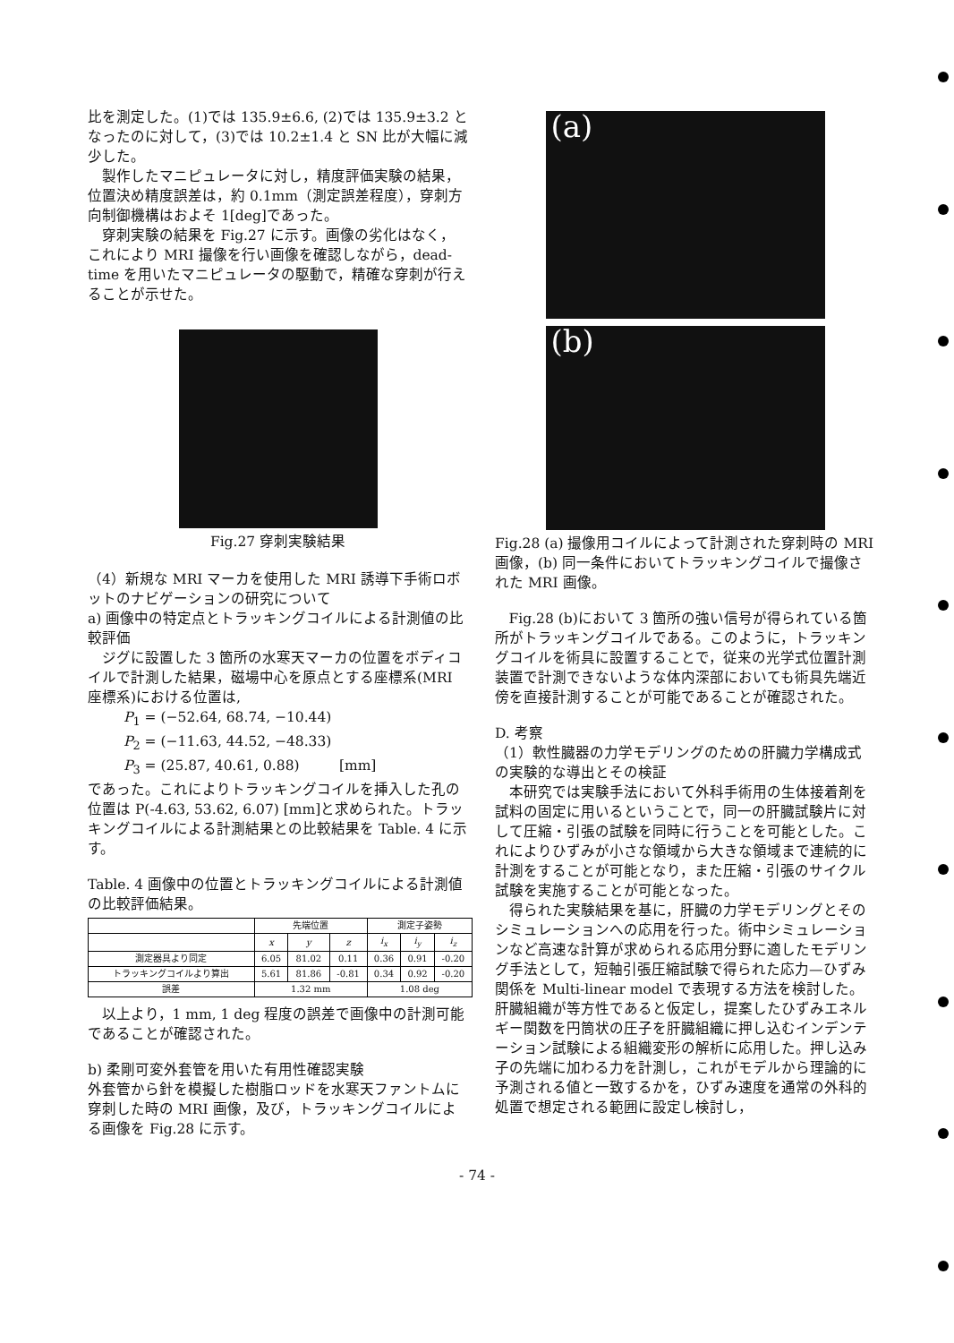比を測定した。(1)では 135.9±6.6, (2)では 135.9±3.2 となったのに対して，(3)では 10.2±1.4 と SN 比が大幅に減少した。
製作したマニピュレータに対し，精度評価実験の結果，位置決め精度誤差は，約 0.1mm（測定誤差程度），穿刺方向制御機構はおよそ 1[deg]であった。
穿刺実験の結果を Fig.27 に示す。画像の劣化はなく，これにより MRI 撮像を行い画像を確認しながら，dead-time を用いたマニピュレータの駆動で，精確な穿刺が行えることが示せた。
Fig.27 穿刺実験結果
（4）新規な MRI マーカを使用した MRI 誘導下手術ロボットのナビゲーションの研究について
a) 画像中の特定点とトラッキングコイルによる計測値の比較評価
ジグに設置した 3 箇所の水寒天マーカの位置をボディコイルで計測した結果，磁場中心を原点とする座標系(MRI 座標系)における位置は,
P<sub>1</sub> = (−52.64, 68.74, −10.44)
P<sub>2</sub> = (−11.63, 44.52, −48.33)
P<sub>3</sub> = (25.87, 40.61, 0.88) [mm]
であった。これによりトラッキングコイルを挿入した孔の位置は P(-4.63, 53.62, 6.07) [mm]と求められた。トラッキングコイルによる計測結果との比較結果を Table. 4 に示す。
Table. 4 画像中の位置とトラッキングコイルによる計測値の比較評価結果。
| | 先端位置 | | | 測定子姿勢 | | |
| --- | --- | --- | --- | --- | --- | --- |
| | x | y | z | i<sub>x</sub> | i<sub>y</sub> | i<sub>z</sub> |
| 測定器具より同定 | 6.05 | 81.02 | 0.11 | 0.36 | 0.91 | -0.20 |
| トラッキングコイルより算出 | 5.61 | 81.86 | -0.81 | 0.34 | 0.92 | -0.20 |
| 誤差 | 1.32 mm | | | 1.08 deg | | |
以上より，1 mm, 1 deg 程度の誤差で画像中の計測可能であることが確認された。
b) 柔剛可変外套管を用いた有用性確認実験
外套管から針を模擬した樹脂ロッドを水寒天ファントムに穿刺した時の MRI 画像，及び，トラッキングコイルによる画像を Fig.28 に示す。
(a)
(b)
Fig.28 (a) 撮像用コイルによって計測された穿刺時の MRI 画像，(b) 同一条件においてトラッキングコイルで撮像された MRI 画像。
Fig.28 (b)において 3 箇所の強い信号が得られている箇所がトラッキングコイルである。このように，トラッキングコイルを術具に設置することで，従来の光学式位置計測装置で計測できないような体内深部においても術具先端近傍を直接計測することが可能であることが確認された。
D. 考察
（1）軟性臓器の力学モデリングのための肝臓力学構成式の実験的な導出とその検証
本研究では実験手法において外科手術用の生体接着剤を試料の固定に用いるということで，同一の肝臓試験片に対して圧縮・引張の試験を同時に行うことを可能とした。これによりひずみが小さな領域から大きな領域まで連続的に計測をすることが可能となり，また圧縮・引張のサイクル試験を実施することが可能となった。
得られた実験結果を基に，肝臓の力学モデリングとそのシミュレーションへの応用を行った。術中シミュレーションなど高速な計算が求められる応用分野に適したモデリング手法として，短軸引張圧縮試験で得られた応力—ひずみ関係を Multi-linear model で表現する方法を検討した。肝臓組織が等方性であると仮定し，提案したひずみエネルギー関数を円筒状の圧子を肝臓組織に押し込むインデンテーション試験による組織変形の解析に応用した。押し込み子の先端に加わる力を計測し，これがモデルから理論的に予測される値と一致するかを，ひずみ速度を通常の外科的処置で想定される範囲に設定し検討し，
- 74 -